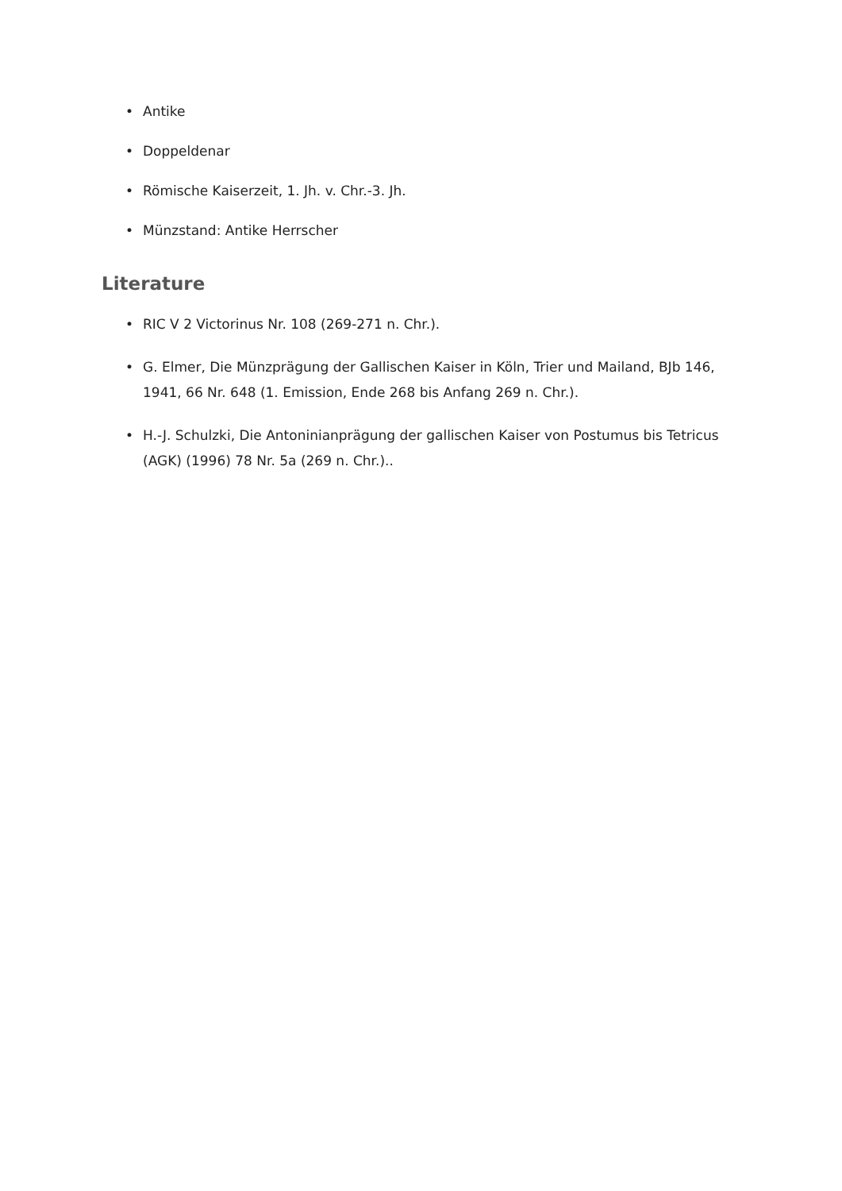• Antike
• Doppeldenar
• Römische Kaiserzeit, 1. Jh. v. Chr.-3. Jh.
• Münzstand: Antike Herrscher
Literature
• RIC V 2 Victorinus Nr. 108 (269-271 n. Chr.).
• G. Elmer, Die Münzprägung der Gallischen Kaiser in Köln, Trier und Mailand, BJb 146, 1941, 66 Nr. 648 (1. Emission, Ende 268 bis Anfang 269 n. Chr.).
• H.-J. Schulzki, Die Antoninianprägung der gallischen Kaiser von Postumus bis Tetricus (AGK) (1996) 78 Nr. 5a (269 n. Chr.)..